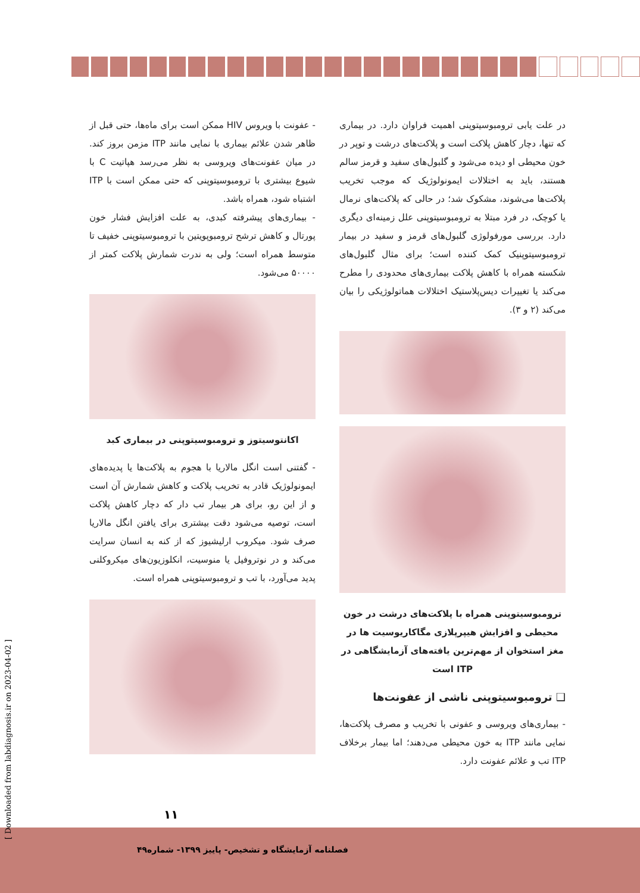در علت یابی ترومبوسیتوپنی اهمیت فراوان دارد. در بیماری که تنها، دچار کاهش پلاکت است و پلاکت‌های درشت و توپر در خون محیطی او دیده می‌شود و گلبول‌های سفید و قرمز سالم هستند، باید به اختلالات ایمونولوژیک که موجب تخریب پلاکت‌ها می‌شوند، مشکوک شد؛ در حالی که پلاکت‌های نرمال یا کوچک، در فرد مبتلا به ترومبوسیتوپنی علل زمینه‌ای دیگری دارد. بررسی مورفولوژی گلبول‌های قرمز و سفید در بیمار ترومبوسیتوپنیک کمک کننده است؛ برای مثال گلبول‌های شکسته همراه با کاهش پلاکت بیماری‌های محدودی را مطرح می‌کند یا تغییرات دیس‌پلاستیک اختلالات هماتولوژیکی را بیان می‌کند (۲ و ۳).
ترومبوسیتوپنی همراه با پلاکت‌های درشت در خون محیطی و افزایش هیپرپلازی مگاکاریوسیت ها در مغز استخوان از مهم‌ترین یافته‌های آزمایشگاهی در ITP است
❑ ترومبوسیتوپنی ناشی از عفونت‌ها
- بیماری‌های ویروسی و عفونی با تخریب و مصرف پلاکت‌ها، نمایی مانند ITP به خون محیطی می‌دهند؛ اما بیمار برخلاف ITP تب و علائم عفونت دارد.
- عفونت با ویروس HIV ممکن است برای ماه‌ها، حتی قبل از ظاهر شدن علائم بیماری با نمایی مانند ITP مزمن بروز کند. در میان عفونت‌های ویروسی به نظر می‌رسد هپاتیت C با شیوع بیشتری با ترومبوسیتوپنی که حتی ممکن است با ITP اشتباه شود، همراه باشد.
- بیماری‌های پیشرفته کبدی، به علت افزایش فشار خون پورتال و کاهش ترشح ترومبوپویتین با ترومبوسیتوپنی خفیف تا متوسط همراه است؛ ولی به ندرت شمارش پلاکت کمتر از ۵۰۰۰۰ می‌شود.
اکانتوسیتوز و ترومبوسیتوپنی در بیماری کبد
- گفتنی است انگل مالاریا با هجوم به پلاکت‌ها یا پدیده‌های ایمونولوژیک قادر به تخریب پلاکت و کاهش شمارش آن است و از این رو، برای هر بیمار تب دار که دچار کاهش پلاکت است، توصیه می‌شود دقت بیشتری برای یافتن انگل مالاریا صرف شود. میکروب ارلیشیوز که از کنه به انسان سرایت می‌کند و در نوتروفیل یا منوسیت، انکلوزیون‌های میکروکلنی پدید می‌آورد، با تب و ترومبوسیتوپنی همراه است.
۱۱
فصلنامه آزمایشگاه و تشخیص- پاییز ۱۳۹۹- شماره۴۹
[ Downloaded from labdiagnosis.ir on 2023-04-02 ]